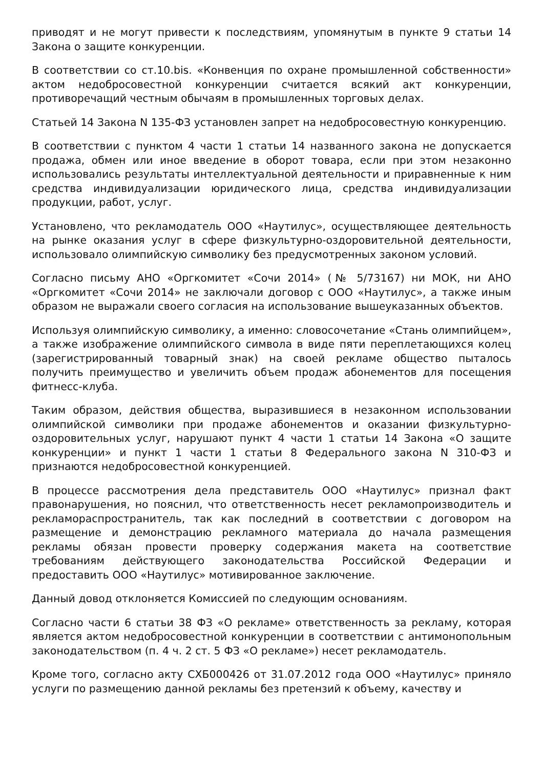приводят и не могут привести к последствиям, упомянутым в пункте 9 статьи 14 Закона о защите конкуренции.
В соответствии со ст.10.bis. «Конвенция по охране промышленной собственности» актом недобросовестной конкуренции считается всякий акт конкуренции, противоречащий честным обычаям в промышленных торговых делах.
Статьей 14 Закона N 135-ФЗ установлен запрет на недобросовестную конкуренцию.
В соответствии с пунктом 4 части 1 статьи 14 названного закона не допускается продажа, обмен или иное введение в оборот товара, если при этом незаконно использовались результаты интеллектуальной деятельности и приравненные к ним средства индивидуализации юридического лица, средства индивидуализации продукции, работ, услуг.
Установлено, что рекламодатель ООО «Наутилус», осуществляющее деятельность на рынке оказания услуг в сфере физкультурно-оздоровительной деятельности, использовало олимпийскую символику без предусмотренных законом условий.
Согласно письму АНО «Оргкомитет «Сочи 2014» (№ 5/73167) ни МОК, ни АНО «Оргкомитет «Сочи 2014» не заключали договор с ООО «Наутилус», а также иным образом не выражали своего согласия на использование вышеуказанных объектов.
Используя олимпийскую символику, а именно: словосочетание «Стань олимпийцем», а также изображение олимпийского символа в виде пяти переплетающихся колец (зарегистрированный товарный знак) на своей рекламе общество пыталось получить преимущество и увеличить объем продаж абонементов для посещения фитнесс-клуба.
Таким образом, действия общества, выразившиеся в незаконном использовании олимпийской символики при продаже абонементов и оказании физкультурно-оздоровительных услуг, нарушают пункт 4 части 1 статьи 14 Закона «О защите конкуренции» и пункт 1 части 1 статьи 8 Федерального закона N 310-ФЗ и признаются недобросовестной конкуренцией.
В процессе рассмотрения дела представитель ООО «Наутилус» признал факт правонарушения, но пояснил, что ответственность несет рекламопроизводитель и рекламораспространитель, так как последний в соответствии с договором на размещение и демонстрацию рекламного материала до начала размещения рекламы обязан провести проверку содержания макета на соответствие требованиям действующего законодательства Российской Федерации и предоставить ООО «Наутилус» мотивированное заключение.
Данный довод отклоняется Комиссией по следующим основаниям.
Согласно части 6 статьи 38 ФЗ «О рекламе» ответственность за рекламу, которая является актом недобросовестной конкуренции в соответствии с антимонопольным законодательством (п. 4 ч. 2 ст. 5 ФЗ «О рекламе») несет рекламодатель.
Кроме того, согласно акту СХБ000426 от 31.07.2012 года ООО «Наутилус» приняло услуги по размещению данной рекламы без претензий к объему, качеству и